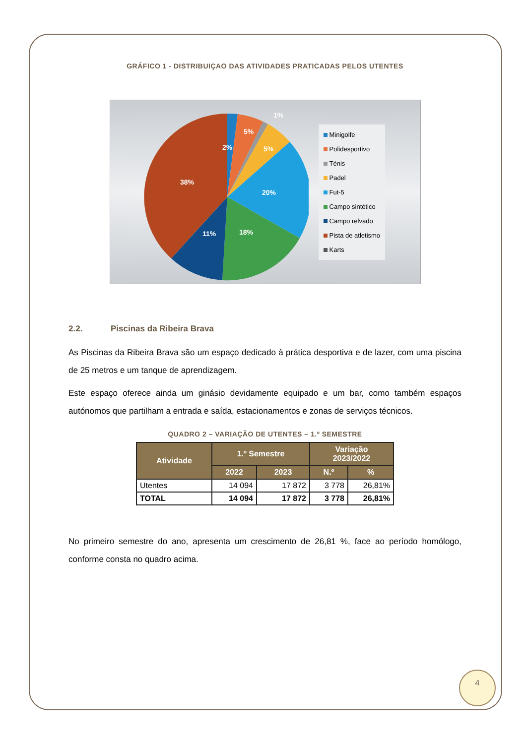GRÁFICO 1 - DISTRIBUIÇAO DAS ATIVIDADES PRATICADAS PELOS UTENTES
2%
5%
1%
5%
20%
18%
11%
38%
Minigolfe
Polidesportivo
Ténis
Padel
Fut-5
Campo sintético
Campo relvado
Pista de atletismo
Karts
2.2. Piscinas da Ribeira Brava
As Piscinas da Ribeira Brava são um espaço dedicado à prática desportiva e de lazer, com uma piscina de 25 metros e um tanque de aprendizagem.
Este espaço oferece ainda um ginásio devidamente equipado e um bar, como também espaços autónomos que partilham a entrada e saída, estacionamentos e zonas de serviços técnicos.
QUADRO 2 – VARIAÇÃO DE UTENTES – 1.º SEMESTRE
| Atividade | 1.º Semestre | | Variação 2023/2022 | |
| --- | --- | --- | --- | --- |
| | 2022 | 2023 | N.º | % |
| Utentes | 14 094 | 17 872 | 3 778 | 26,81% |
| TOTAL | 14 094 | 17 872 | 3 778 | 26,81% |
No primeiro semestre do ano, apresenta um crescimento de 26,81 %, face ao período homólogo, conforme consta no quadro acima.
4